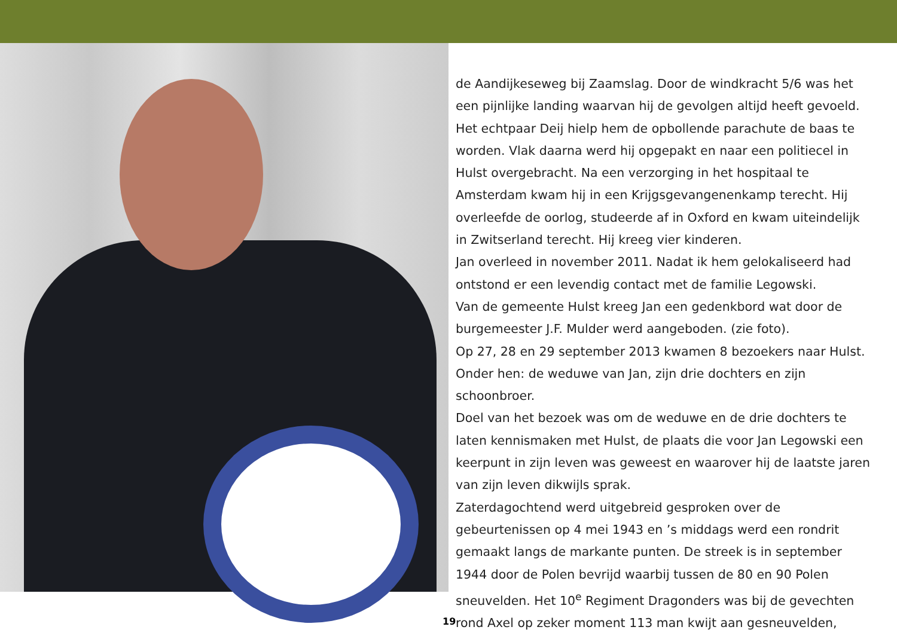de Aandijkeseweg bij Zaamslag. Door de windkracht 5/6 was het een pijnlijke landing waarvan hij de gevolgen altijd heeft gevoeld. Het echtpaar Deij hielp hem de opbollende parachute de baas te worden. Vlak daarna werd hij opgepakt en naar een politiecel in Hulst overgebracht. Na een verzorging in het hospitaal te Amsterdam kwam hij in een Krijgsgevangenenkamp terecht. Hij overleefde de oorlog, studeerde af in Oxford en kwam uiteindelijk in Zwitserland terecht. Hij kreeg vier kinderen.
Jan overleed in november 2011. Nadat ik hem gelokaliseerd had ontstond er een levendig contact met de familie Legowski.
Van de gemeente Hulst kreeg Jan een gedenkbord wat door de burgemeester J.F. Mulder werd aangeboden. (zie foto).
Op 27, 28 en 29 september 2013 kwamen 8 bezoekers naar Hulst. Onder hen: de weduwe van Jan, zijn drie dochters en zijn schoonbroer.
Doel van het bezoek was om de weduwe en de drie dochters te laten kennismaken met Hulst, de plaats die voor Jan Legowski een keerpunt in zijn leven was geweest en waarover hij de laatste jaren van zijn leven dikwijls sprak.
Zaterdagochtend werd uitgebreid gesproken over de gebeurtenissen op 4 mei 1943 en ’s middags werd een rondrit gemaakt langs de markante punten. De streek is in september 1944 door de Polen bevrijd waarbij tussen de 80 en 90 Polen sneuvelden. Het 10<sup>e</sup> Regiment Dragonders was bij de gevechten rond Axel op zeker moment 113 man kwijt aan gesneuvelden,
19